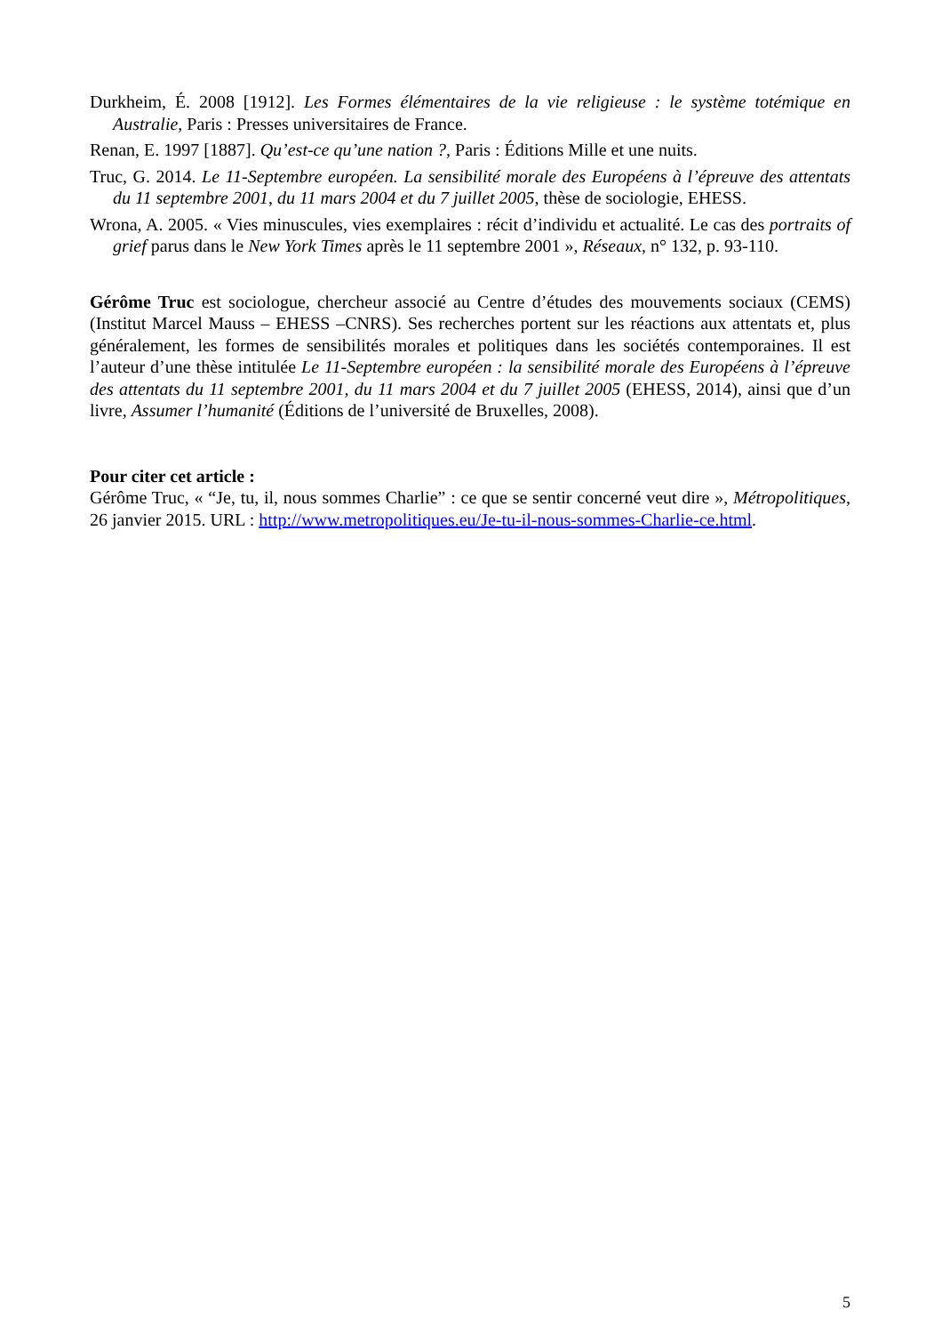Durkheim, É. 2008 [1912]. Les Formes élémentaires de la vie religieuse : le système totémique en Australie, Paris : Presses universitaires de France.
Renan, E. 1997 [1887]. Qu’est-ce qu’une nation ?, Paris : Éditions Mille et une nuits.
Truc, G. 2014. Le 11-Septembre européen. La sensibilité morale des Européens à l’épreuve des attentats du 11 septembre 2001, du 11 mars 2004 et du 7 juillet 2005, thèse de sociologie, EHESS.
Wrona, A. 2005. « Vies minuscules, vies exemplaires : récit d’individu et actualité. Le cas des portraits of grief parus dans le New York Times après le 11 septembre 2001 », Réseaux, n° 132, p. 93-110.
Gérôme Truc est sociologue, chercheur associé au Centre d’études des mouvements sociaux (CEMS) (Institut Marcel Mauss – EHESS –CNRS). Ses recherches portent sur les réactions aux attentats et, plus généralement, les formes de sensibilités morales et politiques dans les sociétés contemporaines. Il est l’auteur d’une thèse intitulée Le 11-Septembre européen : la sensibilité morale des Européens à l’épreuve des attentats du 11 septembre 2001, du 11 mars 2004 et du 7 juillet 2005 (EHESS, 2014), ainsi que d’un livre, Assumer l’humanité (Éditions de l’université de Bruxelles, 2008).
Pour citer cet article :
Gérôme Truc, « “Je, tu, il, nous sommes Charlie” : ce que se sentir concerné veut dire », Métropolitiques, 26 janvier 2015. URL : http://www.metropolitiques.eu/Je-tu-il-nous-sommes-Charlie-ce.html.
5